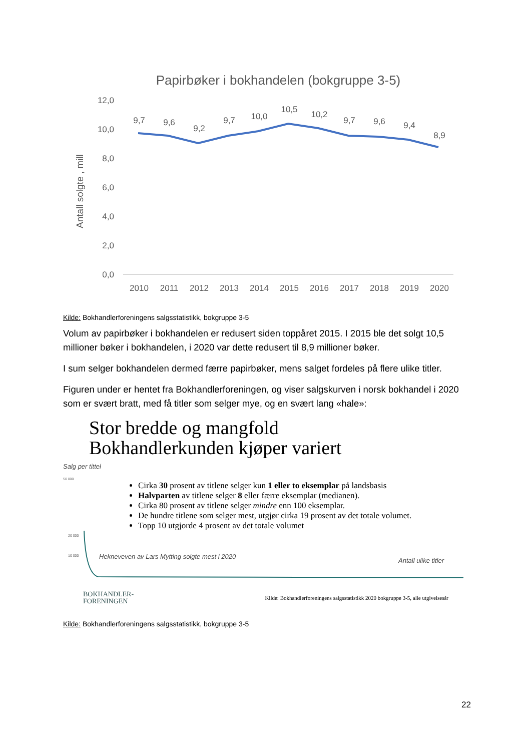Papirbøker i bokhandelen (bokgruppe 3-5)
Antall solgte , mill
12,0
10,0
8,0
6,0
4,0
2,0
0,0
9,7
9,6
9,2
9,7
10,0
10,5
10,2
9,7
9,6
9,4
8,9
2010
2011
2012
2013
2014
2015
2016
2017
2018
2019
2020
Kilde: Bokhandlerforeningens salgsstatistikk, bokgruppe 3-5
Volum av papirbøker i bokhandelen er redusert siden toppåret 2015. I 2015 ble det solgt 10,5 millioner bøker i bokhandelen, i 2020 var dette redusert til 8,9 millioner bøker.
I sum selger bokhandelen dermed færre papirbøker, mens salget fordeles på flere ulike titler.
Figuren under er hentet fra Bokhandlerforeningen, og viser salgskurven i norsk bokhandel i 2020 som er svært bratt, med få titler som selger mye, og en svært lang «hale»:
Stor bredde og mangfold
Bokhandlerkunden kjøper variert
Salg per tittel
50 000
Cirka 30 prosent av titlene selger kun 1 eller to eksemplar på landsbasis
Halvparten av titlene selger 8 eller færre eksemplar (medianen).
Cirka 80 prosent av titlene selger mindre enn 100 eksemplar.
De hundre titlene som selger mest, utgjør cirka 19 prosent av det totale volumet.
Topp 10 utgjorde 4 prosent av det totale volumet
20 000
10 000
Hekneveven av Lars Mytting solgte mest i 2020
Antall ulike titler
BOKHANDLER-
FORENINGEN
Kilde: Bokhandlerforeningens salgsstatistikk 2020 bokgruppe 3-5, alle utgivelsesår
Kilde: Bokhandlerforeningens salgsstatistikk, bokgruppe 3-5
22